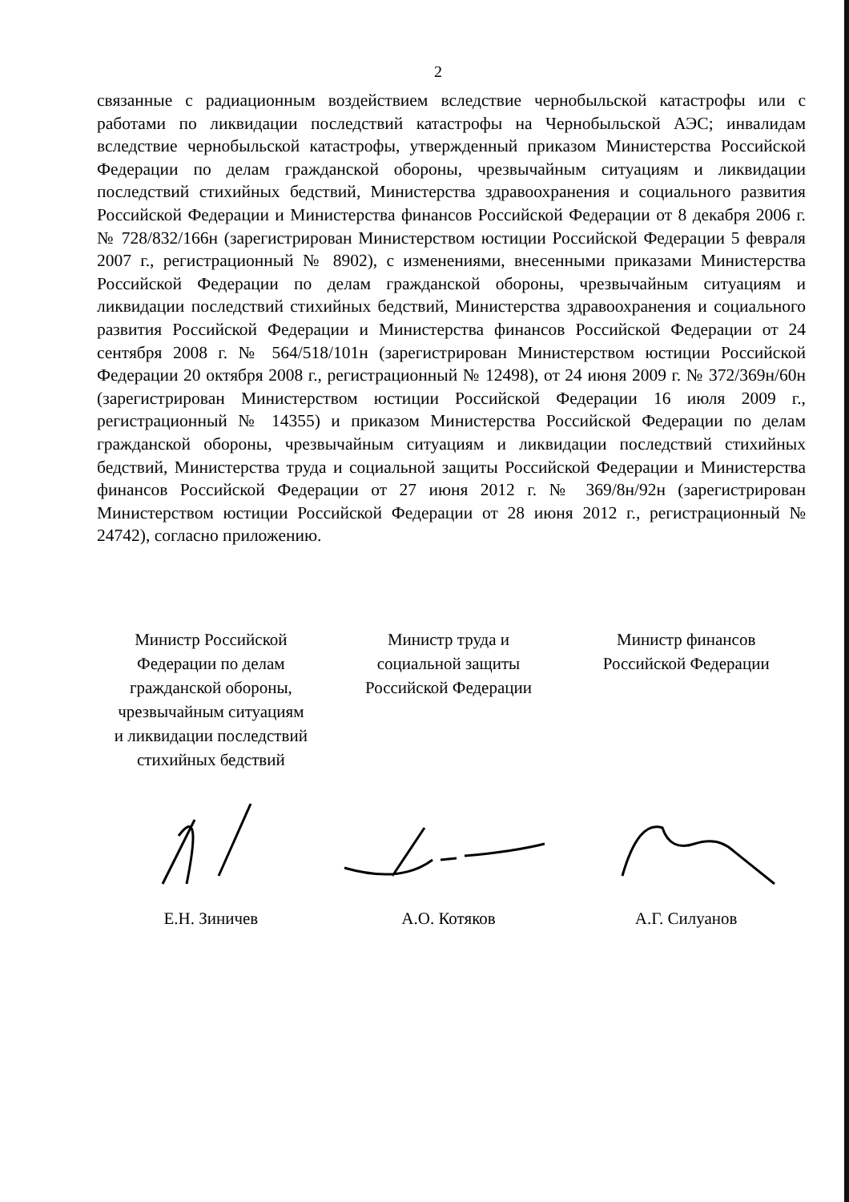2
связанные с радиационным воздействием вследствие чернобыльской катастрофы или с работами по ликвидации последствий катастрофы на Чернобыльской АЭС; инвалидам вследствие чернобыльской катастрофы, утвержденный приказом Министерства Российской Федерации по делам гражданской обороны, чрезвычайным ситуациям и ликвидации последствий стихийных бедствий, Министерства здравоохранения и социального развития Российской Федерации и Министерства финансов Российской Федерации от 8 декабря 2006 г. № 728/832/166н (зарегистрирован Министерством юстиции Российской Федерации 5 февраля 2007 г., регистрационный № 8902), с изменениями, внесенными приказами Министерства Российской Федерации по делам гражданской обороны, чрезвычайным ситуациям и ликвидации последствий стихийных бедствий, Министерства здравоохранения и социального развития Российской Федерации и Министерства финансов Российской Федерации от 24 сентября 2008 г. № 564/518/101н (зарегистрирован Министерством юстиции Российской Федерации 20 октября 2008 г., регистрационный № 12498), от 24 июня 2009 г. № 372/369н/60н (зарегистрирован Министерством юстиции Российской Федерации 16 июля 2009 г., регистрационный № 14355) и приказом Министерства Российской Федерации по делам гражданской обороны, чрезвычайным ситуациям и ликвидации последствий стихийных бедствий, Министерства труда и социальной защиты Российской Федерации и Министерства финансов Российской Федерации от 27 июня 2012 г. № 369/8н/92н (зарегистрирован Министерством юстиции Российской Федерации от 28 июня 2012 г., регистрационный № 24742), согласно приложению.
Министр Российской
Федерации по делам
гражданской обороны,
чрезвычайным ситуациям
и ликвидации последствий
стихийных бедствий
Е.Н. Зиничев
Министр труда и
социальной защиты
Российской Федерации
А.О. Котяков
Министр финансов
Российской Федерации
А.Г. Силуанов